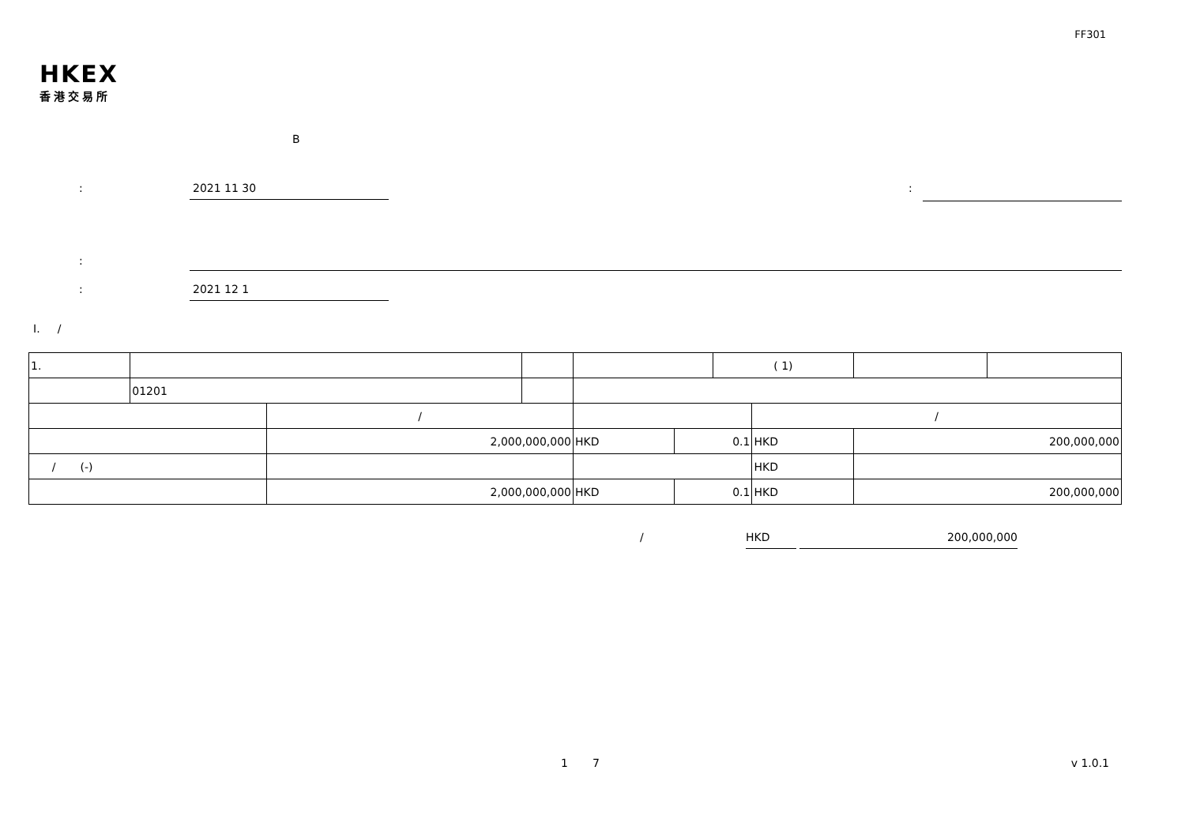FF301
HKEX
香港交易所
B
: 2021 11 30:
:
: 2021 12 1
I. /
| 1. | | | | | | ( 1) | | | |
| | 01201 | | | | | | | | |
| | | / | | | | | / | | |
| | | 2,000,000,000 | | HKD | 0.1 | | HKD | 200,000,000 | |
| / (-) | | | | | | | HKD | | |
| | | 2,000,000,000 | | HKD | 0.1 | | HKD | 200,000,000 | |
/ HKD 200,000,000
1 7 v 1.0.1